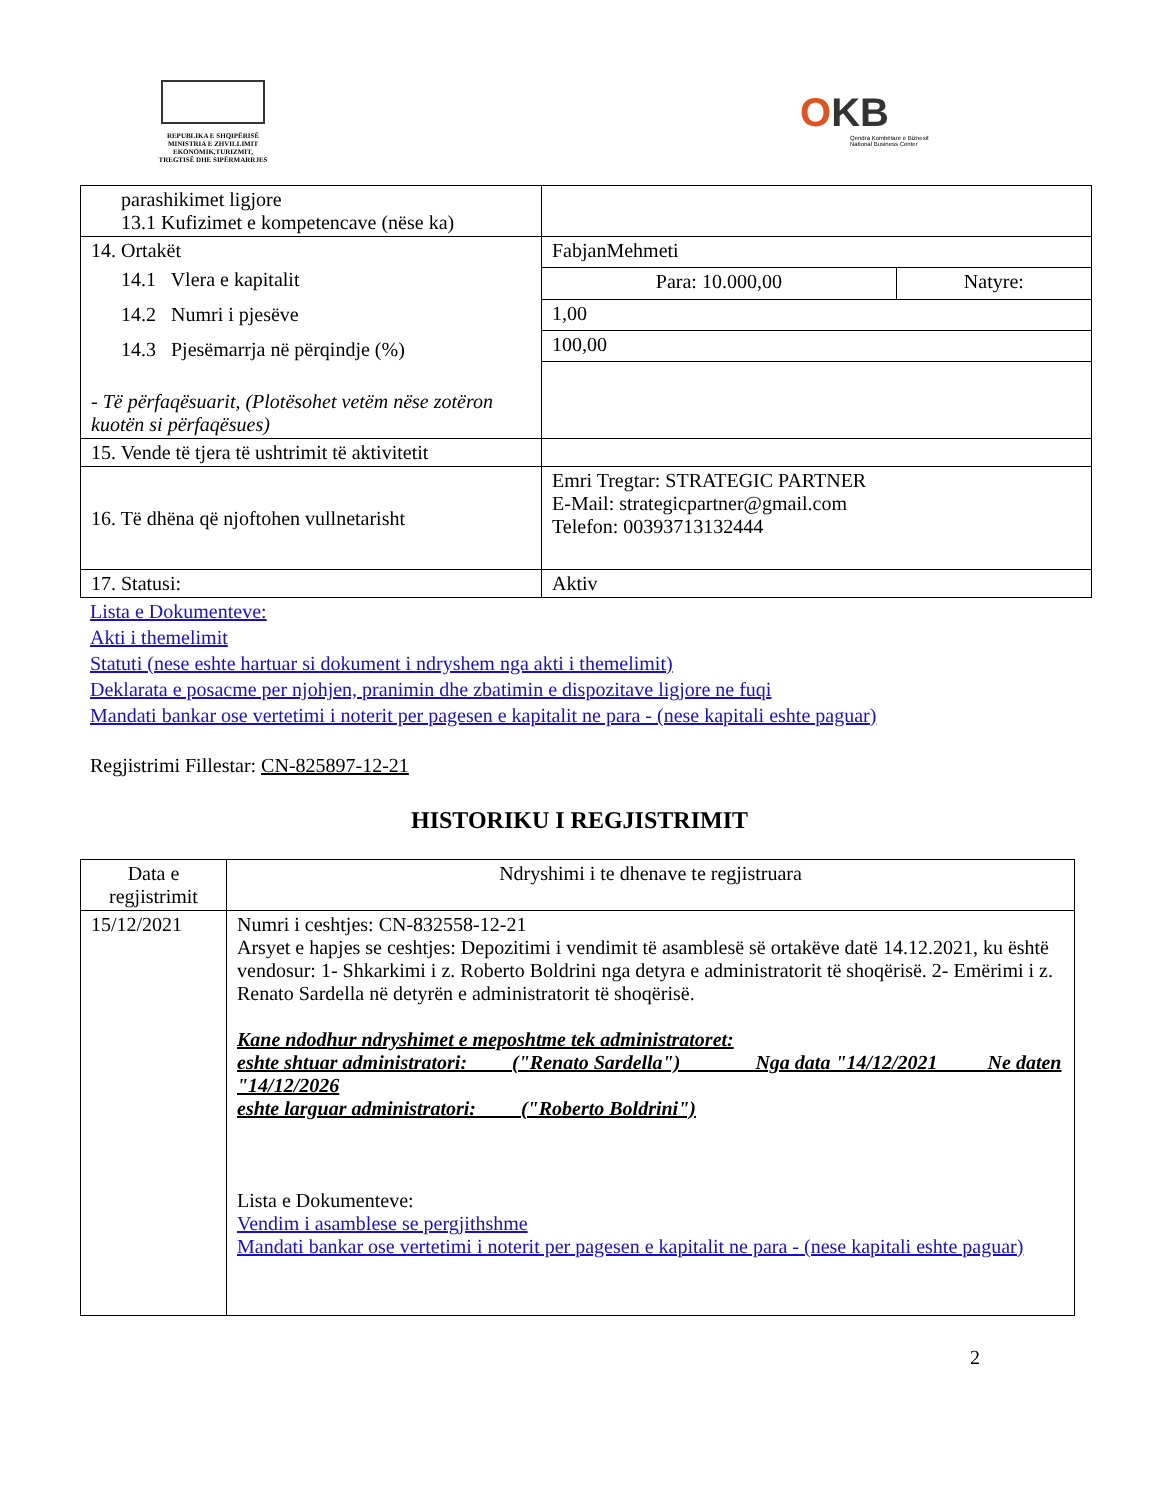REPUBLIKA E SHQIPËRISË
MINISTRIA E ZHVILLIMIT
EKONOMIK,TURIZMIT,
TREGTISË DHE SIPËRMARRJES
OKB
Qendra Kombëtare e Biznesit
National Business Center
| parashikimet ligjore 13.1 Kufizimet e kompetencave (nëse ka) | | |
| 14. Ortakët 14.1 Vlera e kapitalit 14.2 Numri i pjesëve 14.3 Pjesëmarrja në përqindje (%) - Të përfaqësuarit, (Plotësohet vetëm nëse zotëron kuotën si përfaqësues) | FabjanMehmeti | |
| | Para: 10.000,00 | Natyre: |
| | 1,00 | |
| | 100,00 | |
| 15. Vende të tjera të ushtrimit të aktivitetit | | |
| 16. Të dhëna që njoftohen vullnetarisht | Emri Tregtar: STRATEGIC PARTNER E-Mail: strategicpartner@gmail.com Telefon: 00393713132444 | |
| 17. Statusi: | Aktiv | |
Lista e Dokumenteve:
Akti i themelimit
Statuti (nese eshte hartuar si dokument i ndryshem nga akti i themelimit)
Deklarata e posacme per njohjen, pranimin dhe zbatimin e dispozitave ligjore ne fuqi
Mandati bankar ose vertetimi i noterit per pagesen e kapitalit ne para - (nese kapitali eshte paguar)
Regjistrimi Fillestar: CN-825897-12-21
HISTORIKU I REGJISTRIMIT
| Data e regjistrimit | Ndryshimi i te dhenave te regjistruara |
| --- | --- |
| 15/12/2021 | Numri i ceshtjes: CN-832558-12-21 Arsyet e hapjes se ceshtjes: Depozitimi i vendimit të asamblesë së ortakëve datë 14.12.2021, ku është vendosur: 1- Shkarkimi i z. Roberto Boldrini nga detyra e administratorit të shoqërisë. 2- Emërimi i z. Renato Sardella në detyrën e administratorit të shoqërisë. Kane ndodhur ndryshimet e meposhtme tek administratoret: eshte shtuar administratori: ("Renato Sardella") Nga data "14/12/2021 Ne daten "14/12/2026 eshte larguar administratori: ("Roberto Boldrini") Lista e Dokumenteve: Vendim i asamblese se pergjithshme Mandati bankar ose vertetimi i noterit per pagesen e kapitalit ne para - (nese kapitali eshte paguar) |
2